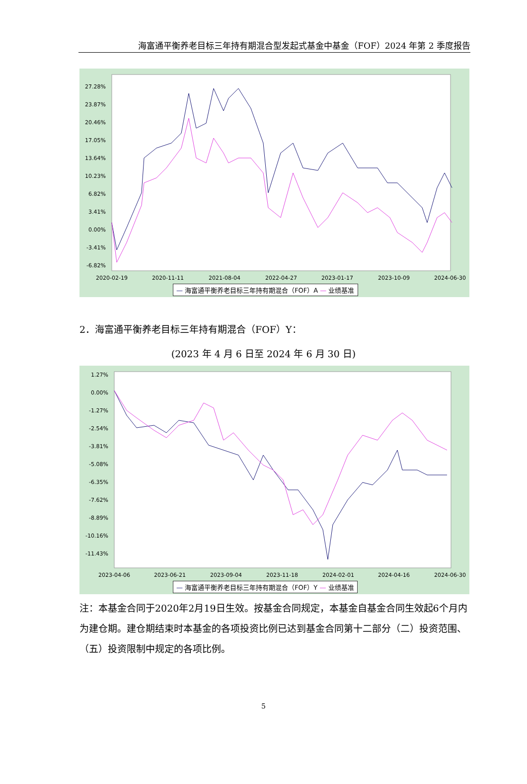海富通平衡养老目标三年持有期混合型发起式基金中基金（FOF）2024 年第 2 季度报告
27.28%
23.87%
20.46%
17.05%
13.64%
10.23%
6.82%
3.41%
0.00%
-3.41%
-6.82%
2020-02-19
2020-11-11
2021-08-04
2022-04-27
2023-01-17
2023-10-09
2024-06-30
— 海富通平衡养老目标三年持有期混合（FOF）A — 业绩基准
2．海富通平衡养老目标三年持有期混合（FOF）Y：
(2023 年 4 月 6 日至 2024 年 6 月 30 日)
1.27%
0.00%
-1.27%
-2.54%
-3.81%
-5.08%
-6.35%
-7.62%
-8.89%
-10.16%
-11.43%
2023-04-06
2023-06-21
2023-09-04
2023-11-18
2024-02-01
2024-04-16
2024-06-30
— 海富通平衡养老目标三年持有期混合（FOF）Y — 业绩基准
注：本基金合同于2020年2月19日生效。按基金合同规定，本基金自基金合同生效起6个月内为建仓期。建仓期结束时本基金的各项投资比例已达到基金合同第十二部分（二）投资范围、（五）投资限制中规定的各项比例。
5